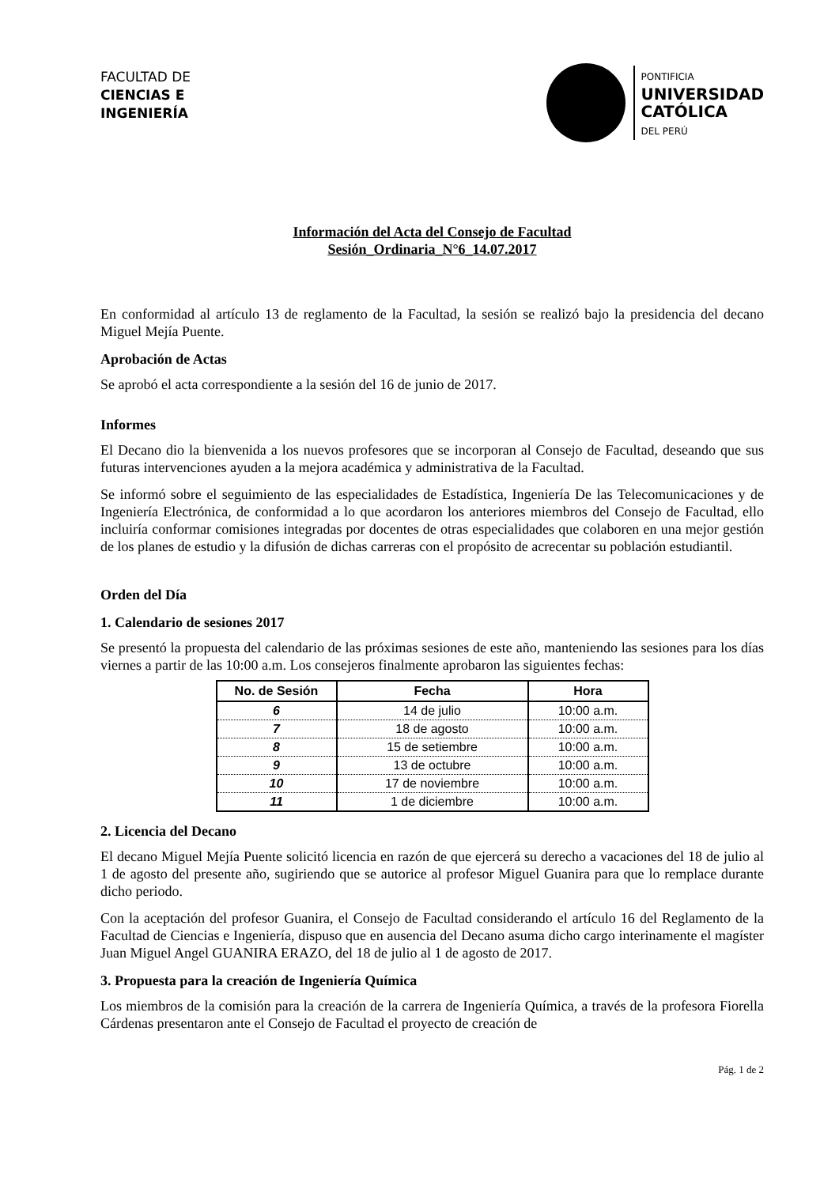FACULTAD DE
CIENCIAS E
INGENIERÍA
PONTIFICIA
UNIVERSIDAD
CATÓLICA
DEL PERÚ
Información del Acta del Consejo de Facultad
Sesión_Ordinaria_N°6_14.07.2017
En conformidad al artículo 13 de reglamento de la Facultad, la sesión se realizó bajo la presidencia del decano Miguel Mejía Puente.
Aprobación de Actas
Se aprobó el acta correspondiente a la sesión del 16 de junio de 2017.
Informes
El Decano dio la bienvenida a los nuevos profesores que se incorporan al Consejo de Facultad, deseando que sus futuras intervenciones ayuden a la mejora académica y administrativa de la Facultad.
Se informó sobre el seguimiento de las especialidades de Estadística, Ingeniería De las Telecomunicaciones y de Ingeniería Electrónica, de conformidad a lo que acordaron los anteriores miembros del Consejo de Facultad, ello incluiría conformar comisiones integradas por docentes de otras especialidades que colaboren en una mejor gestión de los planes de estudio y la difusión de dichas carreras con el propósito de acrecentar su población estudiantil.
Orden del Día
1. Calendario de sesiones 2017
Se presentó la propuesta del calendario de las próximas sesiones de este año, manteniendo las sesiones para los días viernes a partir de las 10:00 a.m. Los consejeros finalmente aprobaron las siguientes fechas:
| No. de Sesión | Fecha | Hora |
| --- | --- | --- |
| 6 | 14 de julio | 10:00 a.m. |
| 7 | 18 de agosto | 10:00 a.m. |
| 8 | 15 de setiembre | 10:00 a.m. |
| 9 | 13 de octubre | 10:00 a.m. |
| 10 | 17 de noviembre | 10:00 a.m. |
| 11 | 1 de diciembre | 10:00 a.m. |
2. Licencia del Decano
El decano Miguel Mejía Puente solicitó licencia en razón de que ejercerá su derecho a vacaciones del 18 de julio al 1 de agosto del presente año, sugiriendo que se autorice al profesor Miguel Guanira para que lo remplace durante dicho periodo.
Con la aceptación del profesor Guanira, el Consejo de Facultad considerando el artículo 16 del Reglamento de la Facultad de Ciencias e Ingeniería, dispuso que en ausencia del Decano asuma dicho cargo interinamente el magíster Juan Miguel Angel GUANIRA ERAZO, del 18 de julio al 1 de agosto de 2017.
3. Propuesta para la creación de Ingeniería Química
Los miembros de la comisión para la creación de la carrera de Ingeniería Química, a través de la profesora Fiorella Cárdenas presentaron ante el Consejo de Facultad el proyecto de creación de
Pág. 1 de 2